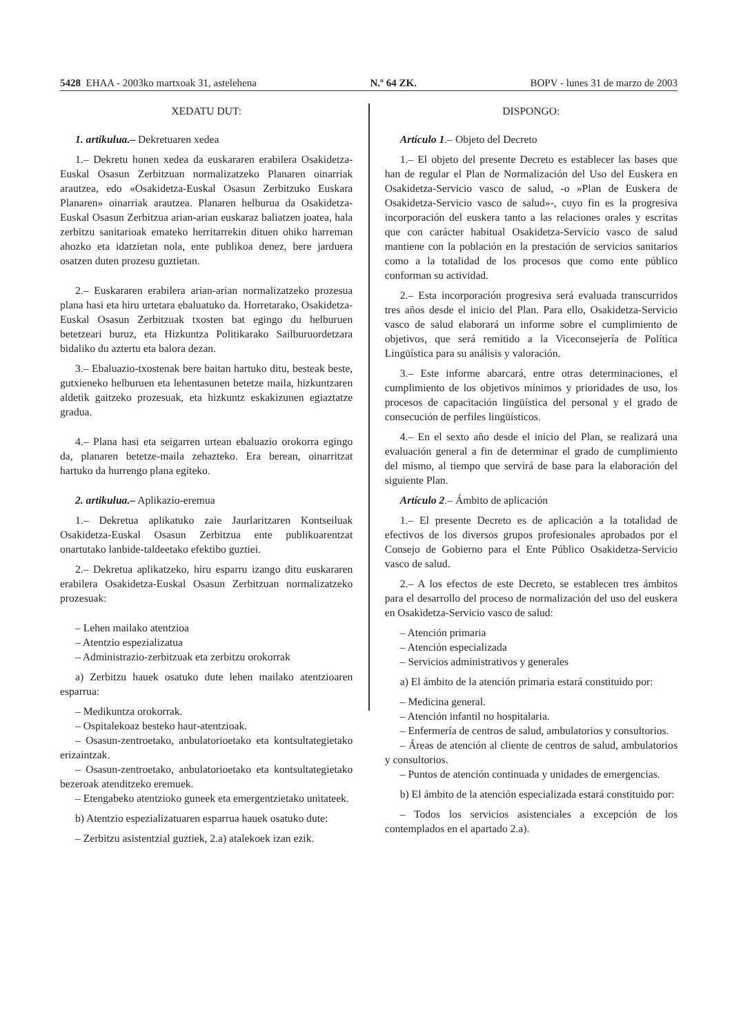5428 EHAA - 2003ko martxoak 31, astelehena N.º 64 ZK. BOPV - lunes 31 de marzo de 2003
XEDATU DUT:
1. artikulua.– Dekretuaren xedea
1.– Dekretu honen xedea da euskararen erabilera Osakidetza-Euskal Osasun Zerbitzuan normalizatzeko Planaren oinarriak arautzea, edo «Osakidetza-Euskal Osasun Zerbitzuko Euskara Planaren» oinarriak arautzea. Planaren helburua da Osakidetza-Euskal Osasun Zerbitzua arian-arian euskaraz baliatzen joatea, hala zerbitzu sanitarioak emateko herritarrekin dituen ohiko harreman ahozko eta idatzietan nola, ente publikoa denez, bere jarduera osatzen duten prozesu guztietan.
2.– Euskararen erabilera arian-arian normalizatzeko prozesua plana hasi eta hiru urtetara ebaluatuko da. Horretarako, Osakidetza-Euskal Osasun Zerbitzuak txosten bat egingo du helburuen betetzeari buruz, eta Hizkuntza Politikarako Sailburuordetzara bidaliko du aztertu eta balora dezan.
3.– Ebaluazio-txostenak bere baitan hartuko ditu, besteak beste, gutxieneko helburuen eta lehentasunen betetze maila, hizkuntzaren aldetik gaitzeko prozesuak, eta hizkuntz eskakizunen egiaztatze gradua.
4.– Plana hasi eta seigarren urtean ebaluazio orokorra egingo da, planaren betetze-maila zehazteko. Era berean, oinarritzat hartuko da hurrengo plana egiteko.
2. artikulua.– Aplikazio-eremua
1.– Dekretua aplikatuko zaie Jaurlaritzaren Kontseiluak Osakidetza-Euskal Osasun Zerbitzua ente publikoarentzat onartutako lanbide-taldeetako efektibo guztiei.
2.– Dekretua aplikatzeko, hiru esparru izango ditu euskararen erabilera Osakidetza-Euskal Osasun Zerbitzuan normalizatzeko prozesuak:
– Lehen mailako atentzioa
– Atentzio espezializatua
– Administrazio-zerbitzuak eta zerbitzu orokorrak
a) Zerbitzu hauek osatuko dute lehen mailako atentzioaren esparrua:
– Medikuntza orokorrak.
– Ospitalekoaz besteko haur-atentzioak.
– Osasun-zentroetako, anbulatorioetako eta kontsultategietako erizaintzak.
– Osasun-zentroetako, anbulatorioetako eta kontsultategietako bezeroak atenditzeko eremuek.
– Etengabeko atentzioko guneek eta emergentzietako unitateek.
b) Atentzio espezializatuaren esparrua hauek osatuko dute:
– Zerbitzu asistentzial guztiek, 2.a) atalekoek izan ezik.
DISPONGO:
Artículo 1.– Objeto del Decreto
1.– El objeto del presente Decreto es establecer las bases que han de regular el Plan de Normalización del Uso del Euskera en Osakidetza-Servicio vasco de salud, -o »Plan de Euskera de Osakidetza-Servicio vasco de salud»-, cuyo fin es la progresiva incorporación del euskera tanto a las relaciones orales y escritas que con carácter habitual Osakidetza-Servicio vasco de salud mantiene con la población en la prestación de servicios sanitarios como a la totalidad de los procesos que como ente público conforman su actividad.
2.– Esta incorporación progresiva será evaluada transcurridos tres años desde el inicio del Plan. Para ello, Osakidetza-Servicio vasco de salud elaborará un informe sobre el cumplimiento de objetivos, que será remitido a la Viceconsejería de Política Lingüística para su análisis y valoración.
3.– Este informe abarcará, entre otras determinaciones, el cumplimiento de los objetivos mínimos y prioridades de uso, los procesos de capacitación lingüística del personal y el grado de consecución de perfiles lingüísticos.
4.– En el sexto año desde el inicio del Plan, se realizará una evaluación general a fin de determinar el grado de cumplimiento del mismo, al tiempo que servirá de base para la elaboración del siguiente Plan.
Artículo 2.– Ámbito de aplicación
1.– El presente Decreto es de aplicación a la totalidad de efectivos de los diversos grupos profesionales aprobados por el Consejo de Gobierno para el Ente Público Osakidetza-Servicio vasco de salud.
2.– A los efectos de este Decreto, se establecen tres ámbitos para el desarrollo del proceso de normalización del uso del euskera en Osakidetza-Servicio vasco de salud:
– Atención primaria
– Atención especializada
– Servicios administrativos y generales
a) El ámbito de la atención primaria estará constituido por:
– Medicina general.
– Atención infantil no hospitalaria.
– Enfermería de centros de salud, ambulatorios y consultorios.
– Áreas de atención al cliente de centros de salud, ambulatorios y consultorios.
– Puntos de atención continuada y unidades de emergencias.
b) El ámbito de la atención especializada estará constituido por:
– Todos los servicios asistenciales a excepción de los contemplados en el apartado 2.a).